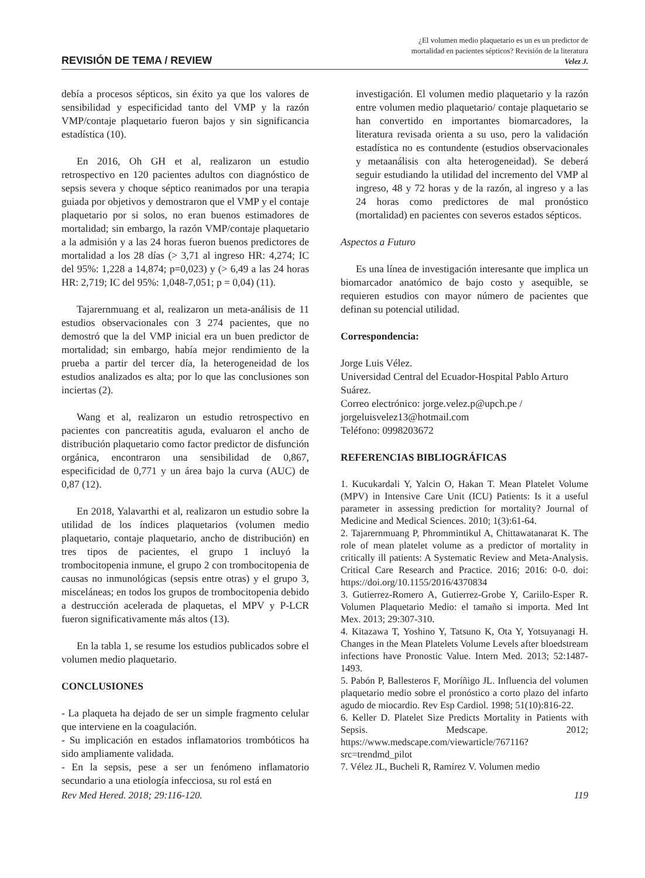REVISIÓN DE TEMA / REVIEW
¿El volumen medio plaquetario es un es un predictor de
mortalidad en pacientes sépticos? Revisión de la literatura
Velez J.
debía a procesos sépticos, sin éxito ya que los valores de sensibilidad y especificidad tanto del VMP y la razón VMP/contaje plaquetario fueron bajos y sin significancia estadística (10).
En 2016, Oh GH et al, realizaron un estudio retrospectivo en 120 pacientes adultos con diagnóstico de sepsis severa y choque séptico reanimados por una terapia guiada por objetivos y demostraron que el VMP y el contaje plaquetario por si solos, no eran buenos estimadores de mortalidad; sin embargo, la razón VMP/contaje plaquetario a la admisión y a las 24 horas fueron buenos predictores de mortalidad a los 28 días (> 3,71 al ingreso HR: 4,274; IC del 95%: 1,228 a 14,874; p=0,023) y (> 6,49 a las 24 horas HR: 2,719; IC del 95%: 1,048-7,051; p = 0,04) (11).
Tajarernmuang et al, realizaron un meta-análisis de 11 estudios observacionales con 3 274 pacientes, que no demostró que la del VMP inicial era un buen predictor de mortalidad; sin embargo, había mejor rendimiento de la prueba a partir del tercer día, la heterogeneidad de los estudios analizados es alta; por lo que las conclusiones son inciertas (2).
Wang et al, realizaron un estudio retrospectivo en pacientes con pancreatitis aguda, evaluaron el ancho de distribución plaquetario como factor predictor de disfunción orgánica, encontraron una sensibilidad de 0,867, especificidad de 0,771 y un área bajo la curva (AUC) de 0,87 (12).
En 2018, Yalavarthi et al, realizaron un estudio sobre la utilidad de los índices plaquetarios (volumen medio plaquetario, contaje plaquetario, ancho de distribución) en tres tipos de pacientes, el grupo 1 incluyó la trombocitopenia inmune, el grupo 2 con trombocitopenia de causas no inmunológicas (sepsis entre otras) y el grupo 3, misceláneas; en todos los grupos de trombocitopenia debido a destrucción acelerada de plaquetas, el MPV y P-LCR fueron significativamente más altos (13).
En la tabla 1, se resume los estudios publicados sobre el volumen medio plaquetario.
CONCLUSIONES
- La plaqueta ha dejado de ser un simple fragmento celular que interviene en la coagulación.
- Su implicación en estados inflamatorios trombóticos ha sido ampliamente validada.
- En la sepsis, pese a ser un fenómeno inflamatorio secundario a una etiología infecciosa, su rol está en
investigación. El volumen medio plaquetario y la razón entre volumen medio plaquetario/ contaje plaquetario se han convertido en importantes biomarcadores, la literatura revisada orienta a su uso, pero la validación estadística no es contundente (estudios observacionales y metaanálisis con alta heterogeneidad). Se deberá seguir estudiando la utilidad del incremento del VMP al ingreso, 48 y 72 horas y de la razón, al ingreso y a las 24 horas como predictores de mal pronóstico (mortalidad) en pacientes con severos estados sépticos.
Aspectos a Futuro
Es una línea de investigación interesante que implica un biomarcador anatómico de bajo costo y asequible, se requieren estudios con mayor número de pacientes que definan su potencial utilidad.
Correspondencia:
Jorge Luis Vélez.
Universidad Central del Ecuador-Hospital Pablo Arturo Suárez.
Correo electrónico: jorge.velez.p@upch.pe / jorgeluisvelez13@hotmail.com
Teléfono: 0998203672
REFERENCIAS BIBLIOGRÁFICAS
1. Kucukardali Y, Yalcin O, Hakan T. Mean Platelet Volume (MPV) in Intensive Care Unit (ICU) Patients: Is it a useful parameter in assessing prediction for mortality? Journal of Medicine and Medical Sciences. 2010; 1(3):61-64.
2. Tajarernmuang P, Phrommintikul A, Chittawatanarat K. The role of mean platelet volume as a predictor of mortality in critically ill patients: A Systematic Review and Meta-Analysis. Critical Care Research and Practice. 2016; 2016: 0-0. doi: https://doi.org/10.1155/2016/4370834
3. Gutierrez-Romero A, Gutierrez-Grobe Y, Cariilo-Esper R. Volumen Plaquetario Medio: el tamaño si importa. Med Int Mex. 2013; 29:307-310.
4. Kitazawa T, Yoshino Y, Tatsuno K, Ota Y, Yotsuyanagi H. Changes in the Mean Platelets Volume Levels after bloedstream infections have Pronostic Value. Intern Med. 2013; 52:1487-1493.
5. Pabón P, Ballesteros F, Moríñigo JL. Influencia del volumen plaquetario medio sobre el pronóstico a corto plazo del infarto agudo de miocardio. Rev Esp Cardiol. 1998; 51(10):816-22.
6. Keller D. Platelet Size Predicts Mortality in Patients with Sepsis. Medscape. 2012; https://www.medscape.com/viewarticle/767116?src=trendmd_pilot
7. Vélez JL, Bucheli R, Ramírez V. Volumen medio
Rev Med Hered. 2018; 29:116-120. 119